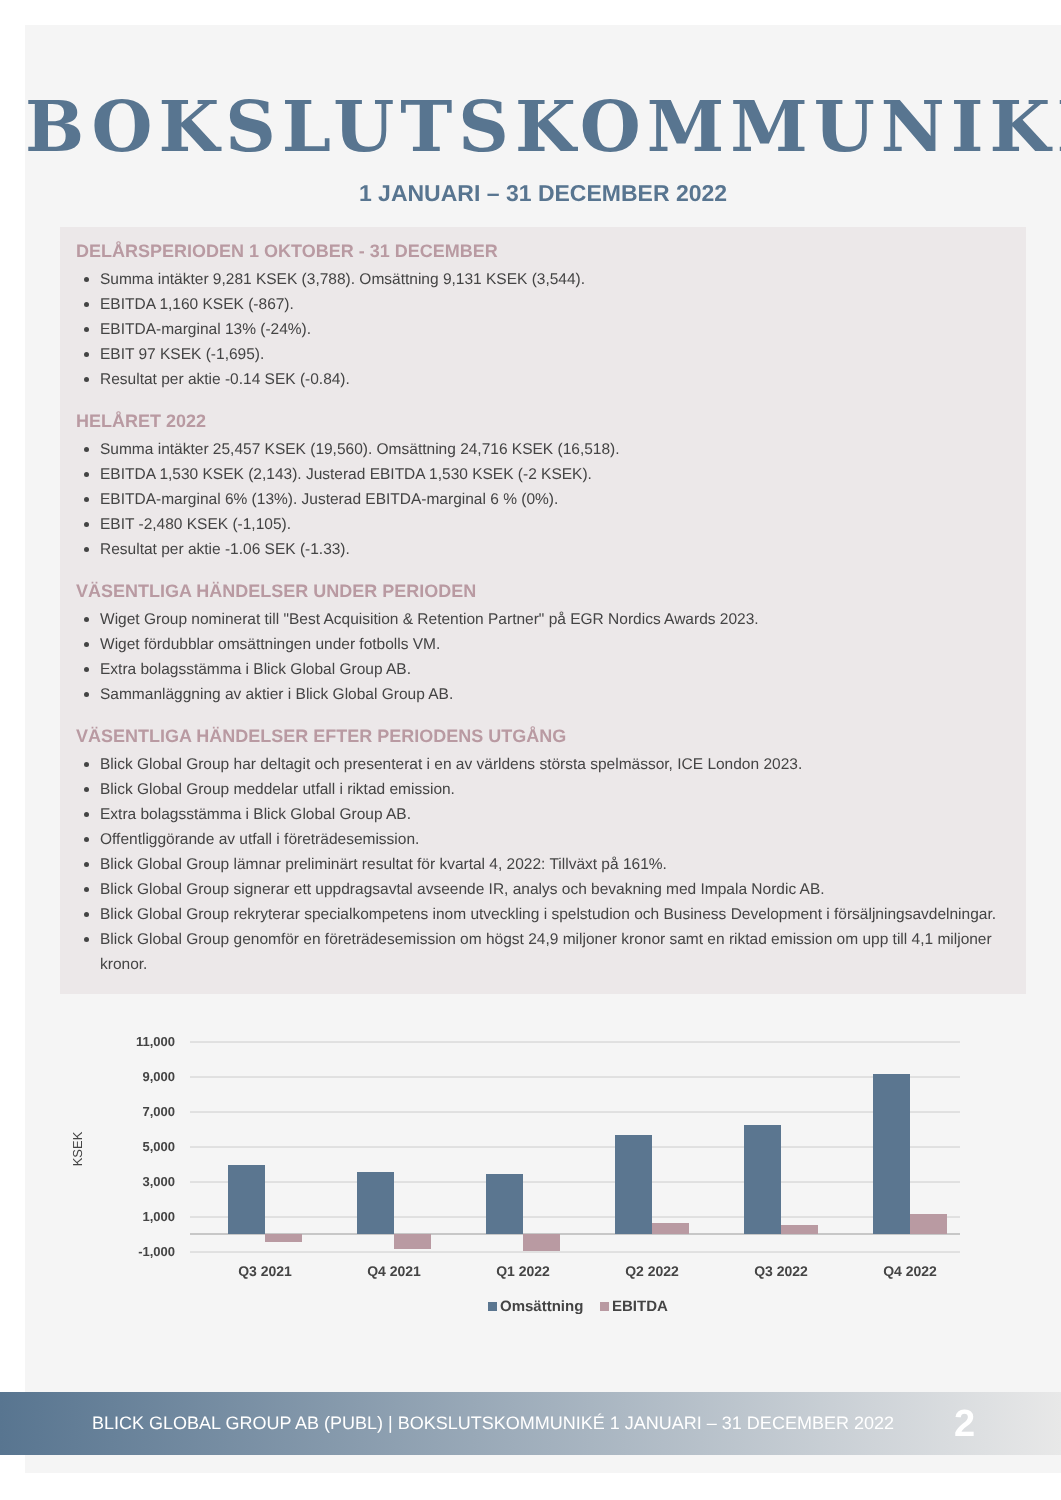BOKSLUTSKOMMUNIKÉ
1 JANUARI – 31 DECEMBER 2022
DELÅRSPERIODEN 1 OKTOBER - 31 DECEMBER
Summa intäkter 9,281 KSEK (3,788). Omsättning 9,131 KSEK (3,544).
EBITDA 1,160 KSEK (-867).
EBITDA-marginal 13% (-24%).
EBIT 97 KSEK (-1,695).
Resultat per aktie -0.14 SEK (-0.84).
HELÅRET 2022
Summa intäkter 25,457 KSEK (19,560). Omsättning 24,716 KSEK (16,518).
EBITDA 1,530 KSEK (2,143). Justerad EBITDA 1,530 KSEK (-2 KSEK).
EBITDA-marginal 6% (13%). Justerad EBITDA-marginal 6 % (0%).
EBIT -2,480 KSEK (-1,105).
Resultat per aktie -1.06 SEK (-1.33).
VÄSENTLIGA HÄNDELSER UNDER PERIODEN
Wiget Group nominerat till "Best Acquisition & Retention Partner" på EGR Nordics Awards 2023.
Wiget fördubblar omsättningen under fotbolls VM.
Extra bolagsstämma i Blick Global Group AB.
Sammanläggning av aktier i Blick Global Group AB.
VÄSENTLIGA HÄNDELSER EFTER PERIODENS UTGÅNG
Blick Global Group har deltagit och presenterat i en av världens största spelmässor, ICE London 2023.
Blick Global Group meddelar utfall i riktad emission.
Extra bolagsstämma i Blick Global Group AB.
Offentliggörande av utfall i företrädesemission.
Blick Global Group lämnar preliminärt resultat för kvartal 4, 2022: Tillväxt på 161%.
Blick Global Group signerar ett uppdragsavtal avseende IR, analys och bevakning med Impala Nordic AB.
Blick Global Group rekryterar specialkompetens inom utveckling i spelstudion och Business Development i försäljningsavdelningar.
Blick Global Group genomför en företrädesemission om högst 24,9 miljoner kronor samt en riktad emission om upp till 4,1 miljoner kronor.
11,000
9,000
7,000
5,000
3,000
1,000
-1,000
KSEK
Q3 2021
Q4 2021
Q1 2022
Q2 2022
Q3 2022
Q4 2022
Omsättning
EBITDA
BLICK GLOBAL GROUP AB (PUBL) | BOKSLUTSKOMMUNIKÉ 1 JANUARI – 31 DECEMBER 2022 2